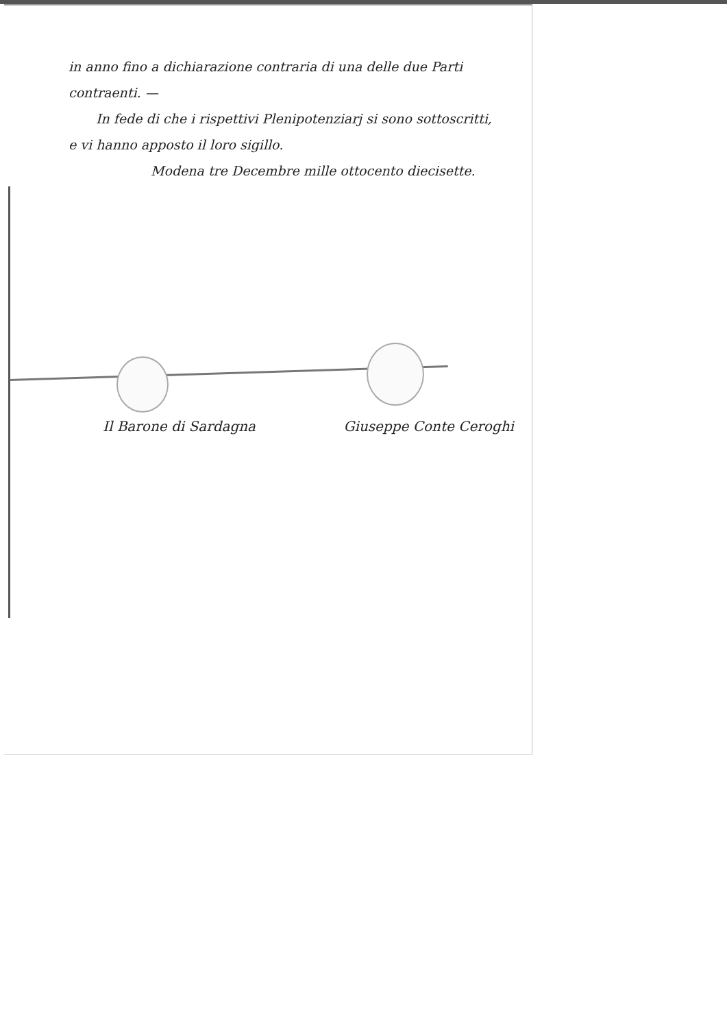in anno fino a dichiarazione contraria di una delle due Parti contraenti. —
In fede di che i rispettivi Plenipotenziarj si sono sottoscritti, e vi hanno apposto il loro sigillo.
Modena tre Decembre mille ottocento diecisette.
Il Barone di Sardagna Giuseppe Conte Ceroghi